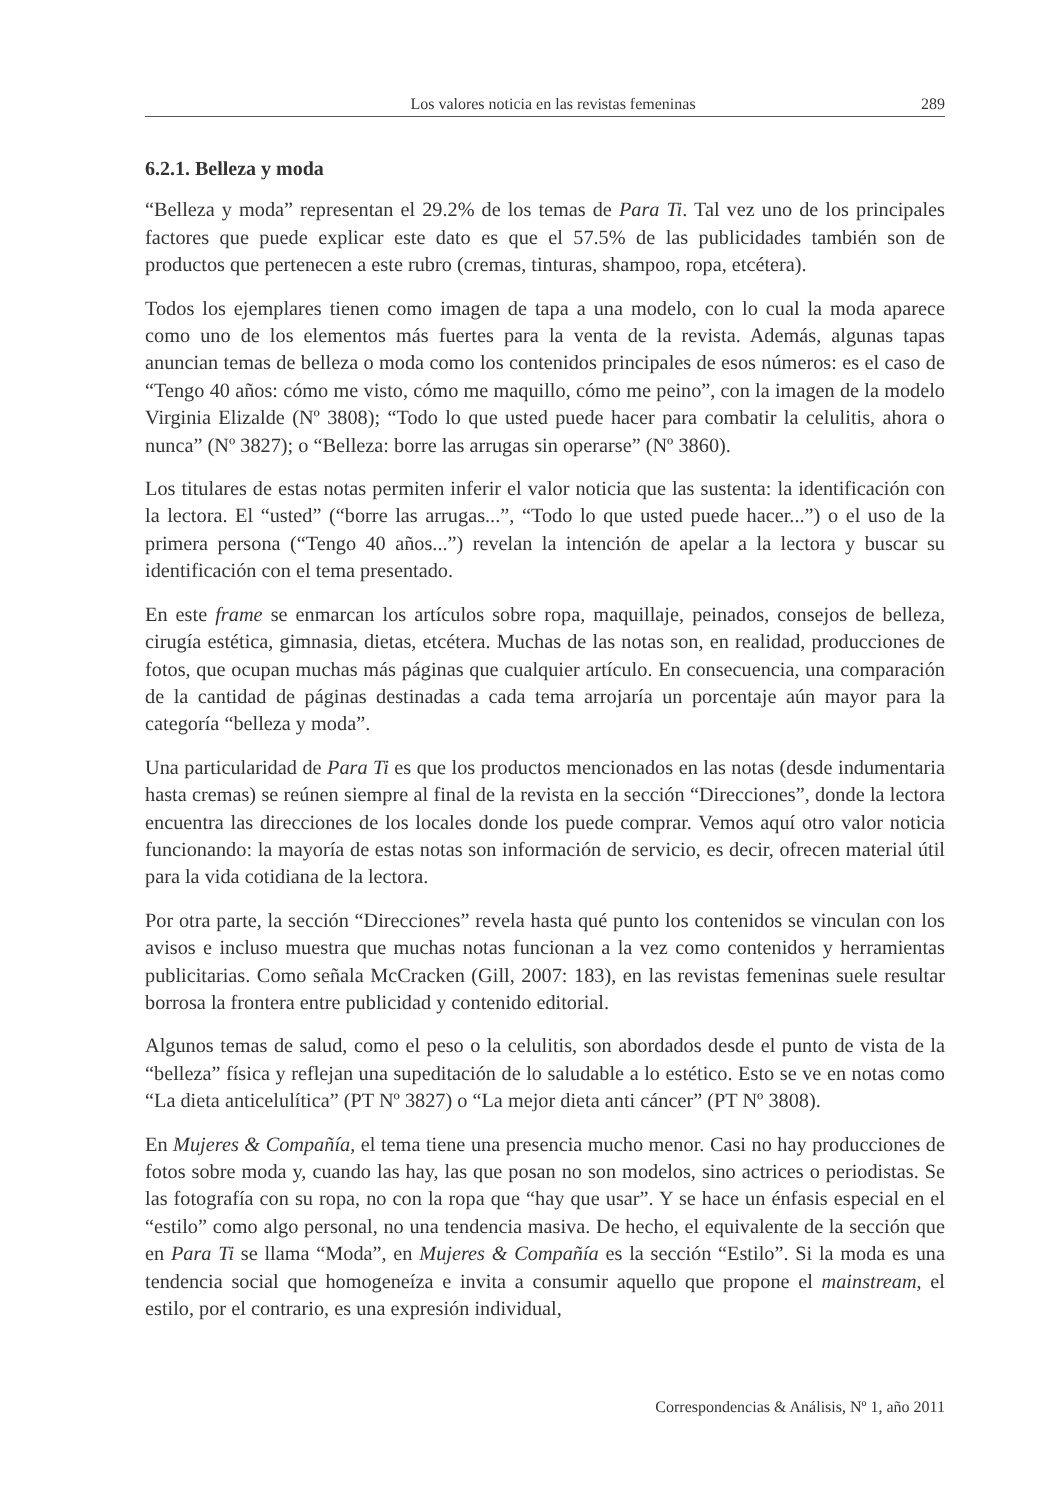Los valores noticia en las revistas femeninas 289
6.2.1. Belleza y moda
“Belleza y moda” representan el 29.2% de los temas de Para Ti. Tal vez uno de los principales factores que puede explicar este dato es que el 57.5% de las publicidades también son de productos que pertenecen a este rubro (cremas, tinturas, shampoo, ropa, etcétera).
Todos los ejemplares tienen como imagen de tapa a una modelo, con lo cual la moda aparece como uno de los elementos más fuertes para la venta de la revista. Además, algunas tapas anuncian temas de belleza o moda como los contenidos principales de esos números: es el caso de “Tengo 40 años: cómo me visto, cómo me maquillo, cómo me peino”, con la imagen de la modelo Virginia Elizalde (Nº 3808); “Todo lo que usted puede hacer para combatir la celulitis, ahora o nunca” (Nº 3827); o “Belleza: borre las arrugas sin operarse” (Nº 3860).
Los titulares de estas notas permiten inferir el valor noticia que las sustenta: la identificación con la lectora. El “usted” (“borre las arrugas...”, “Todo lo que usted puede hacer...”) o el uso de la primera persona (“Tengo 40 años...”) revelan la intención de apelar a la lectora y buscar su identificación con el tema presentado.
En este frame se enmarcan los artículos sobre ropa, maquillaje, peinados, consejos de belleza, cirugía estética, gimnasia, dietas, etcétera. Muchas de las notas son, en realidad, producciones de fotos, que ocupan muchas más páginas que cualquier artículo. En consecuencia, una comparación de la cantidad de páginas destinadas a cada tema arrojaría un porcentaje aún mayor para la categoría “belleza y moda”.
Una particularidad de Para Ti es que los productos mencionados en las notas (desde indumentaria hasta cremas) se reúnen siempre al final de la revista en la sección “Direcciones”, donde la lectora encuentra las direcciones de los locales donde los puede comprar. Vemos aquí otro valor noticia funcionando: la mayoría de estas notas son información de servicio, es decir, ofrecen material útil para la vida cotidiana de la lectora.
Por otra parte, la sección “Direcciones” revela hasta qué punto los contenidos se vinculan con los avisos e incluso muestra que muchas notas funcionan a la vez como contenidos y herramientas publicitarias. Como señala McCracken (Gill, 2007: 183), en las revistas femeninas suele resultar borrosa la frontera entre publicidad y contenido editorial.
Algunos temas de salud, como el peso o la celulitis, son abordados desde el punto de vista de la “belleza” física y reflejan una supeditación de lo saludable a lo estético. Esto se ve en notas como “La dieta anticelulítica” (PT Nº 3827) o “La mejor dieta anti cáncer” (PT Nº 3808).
En Mujeres & Compañía, el tema tiene una presencia mucho menor. Casi no hay producciones de fotos sobre moda y, cuando las hay, las que posan no son modelos, sino actrices o periodistas. Se las fotografía con su ropa, no con la ropa que “hay que usar”. Y se hace un énfasis especial en el “estilo” como algo personal, no una tendencia masiva. De hecho, el equivalente de la sección que en Para Ti se llama “Moda”, en Mujeres & Compañía es la sección “Estilo”. Si la moda es una tendencia social que homogeneíza e invita a consumir aquello que propone el mainstream, el estilo, por el contrario, es una expresión individual,
Correspondencias & Análisis, Nº 1, año 2011